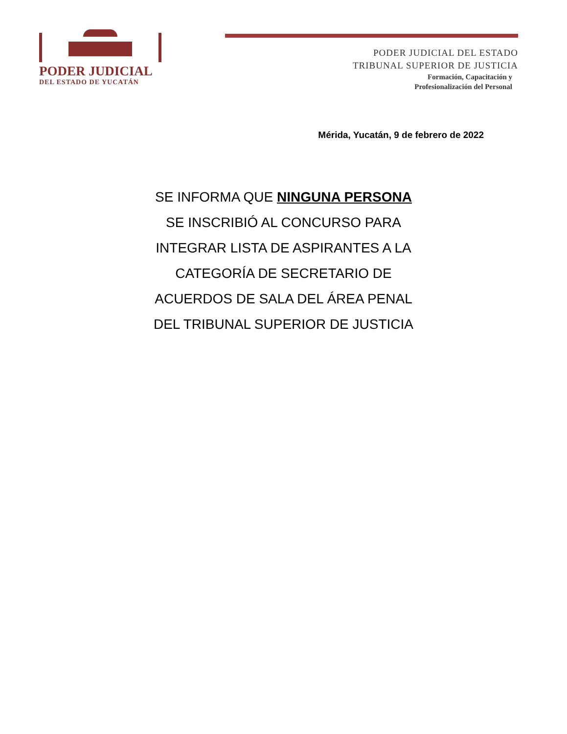PODER JUDICIAL
DEL ESTADO DE YUCATÁN
PODER JUDICIAL DEL ESTADO
TRIBUNAL SUPERIOR DE JUSTICIA
Formación, Capacitación y
Profesionalización del Personal
Mérida, Yucatán, 9 de febrero de 2022
SE INFORMA QUE NINGUNA PERSONA
SE INSCRIBIÓ AL CONCURSO PARA
INTEGRAR LISTA DE ASPIRANTES A LA
CATEGORÍA DE SECRETARIO DE
ACUERDOS DE SALA DEL ÁREA PENAL
DEL TRIBUNAL SUPERIOR DE JUSTICIA